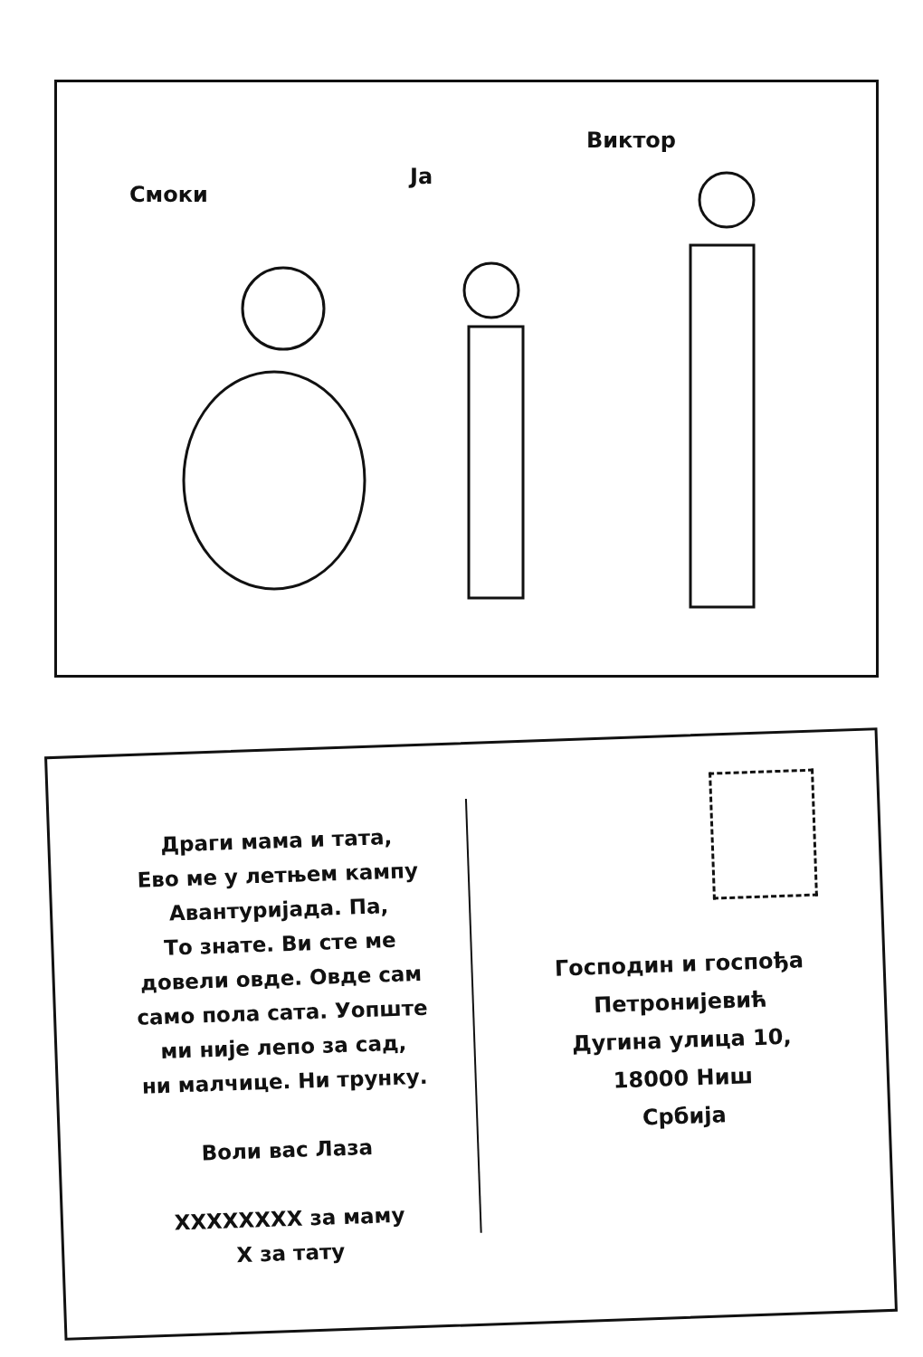Смоки
Ја
Виктор
Драги мама и тата,
Ево ме у летњем кампу
Авантуријада. Па,
То знате. Ви сте ме
довели овде. Овде сам
само пола сата. Уопште
ми није лепо за сад,
ни малчице. Ни трунку.
Воли вас Лаза
XXXXXXXX за маму
X за тату
Господин и госпођа
Петронијевић
Дугина улица 10,
18000 Ниш
Србија